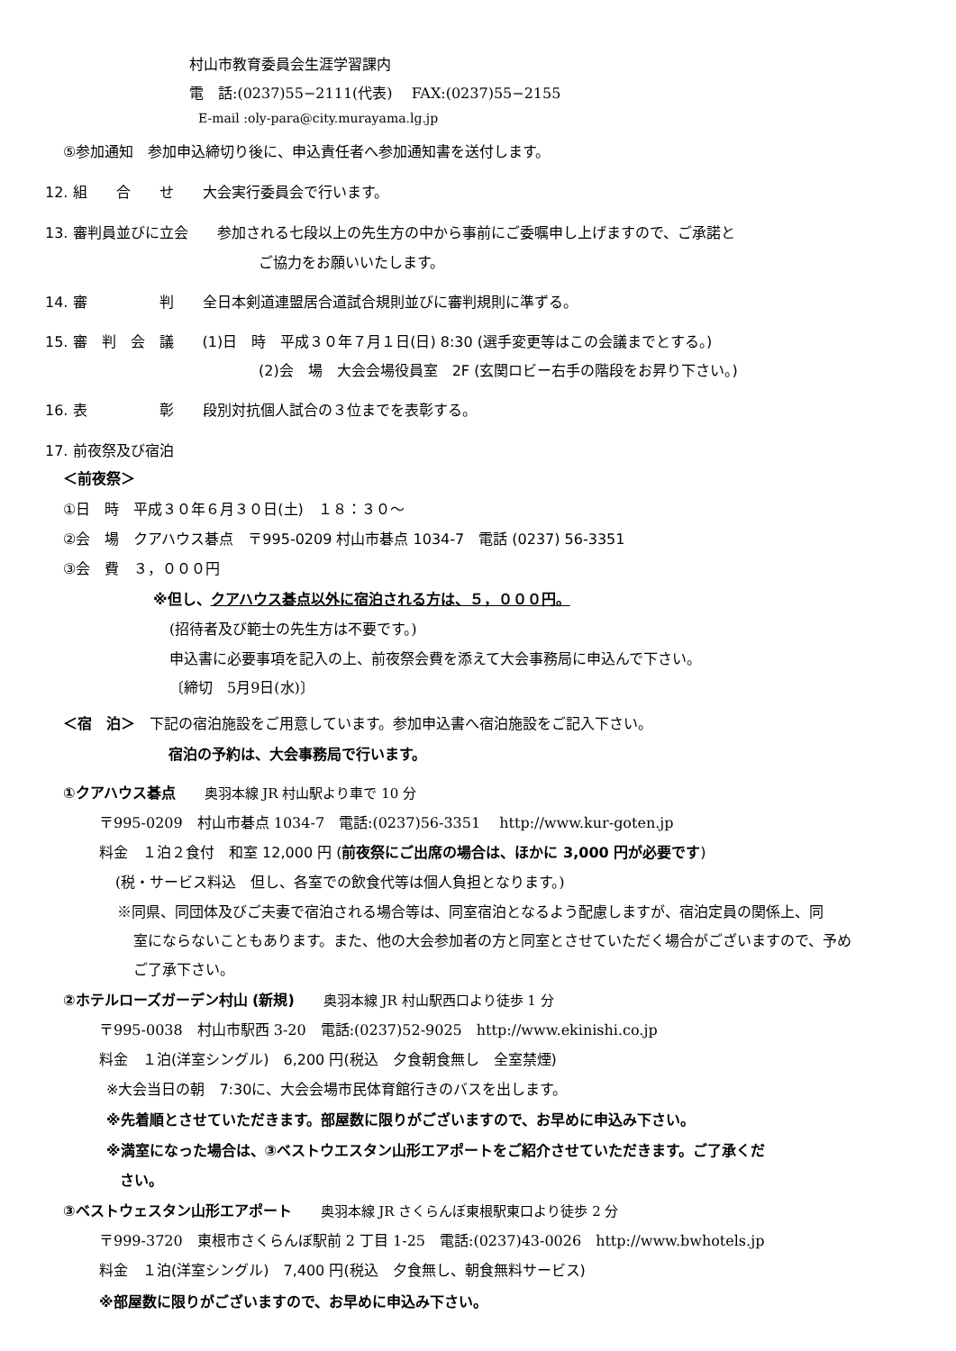村山市教育委員会生涯学習課内
電　話:(0237)55−2111(代表)　 FAX:(0237)55−2155
E-mail :oly-para@city.murayama.lg.jp
⑤参加通知　参加申込締切り後に、申込責任者へ参加通知書を送付します。
12. 組　　合　　せ　　大会実行委員会で行います。
13. 審判員並びに立会　　参加される七段以上の先生方の中から事前にご委嘱申し上げますので、ご承諾と
ご協力をお願いいたします。
14. 審　　　　　判　　全日本剣道連盟居合道試合規則並びに審判規則に準ずる。
15. 審　判　会　議　　(1)日　時　平成３０年７月１日(日) 8:30 (選手変更等はこの会議までとする。)
(2)会　場　大会会場役員室　2F (玄関ロビー右手の階段をお昇り下さい。)
16. 表　　　　　彰　　段別対抗個人試合の３位までを表彰する。
17. 前夜祭及び宿泊
＜前夜祭＞
①日　時　平成３０年６月３０日(土)　１８：３０～
②会　場　クアハウス碁点　〒995-0209 村山市碁点 1034-7　電話 (0237) 56-3351
③会　費　３，０００円
※但し、クアハウス碁点以外に宿泊される方は、５，０００円。
(招待者及び範士の先生方は不要です。)
申込書に必要事項を記入の上、前夜祭会費を添えて大会事務局に申込んで下さい。
〔締切　5月9日(水)〕
＜宿　泊＞　下記の宿泊施設をご用意しています。参加申込書へ宿泊施設をご記入下さい。
宿泊の予約は、大会事務局で行います。
①クアハウス碁点　　奥羽本線 JR 村山駅より車で 10 分
〒995-0209　村山市碁点 1034-7　電話:(0237)56-3351　 http://www.kur-goten.jp
料金　１泊２食付　和室 12,000 円 (前夜祭にご出席の場合は、ほかに 3,000 円が必要です)
(税・サービス料込　但し、各室での飲食代等は個人負担となります。)
※同県、同団体及びご夫妻で宿泊される場合等は、同室宿泊となるよう配慮しますが、宿泊定員の関係上、同
室にならないこともあります。また、他の大会参加者の方と同室とさせていただく場合がございますので、予め
ご了承下さい。
②ホテルローズガーデン村山 (新規)　　奥羽本線 JR 村山駅西口より徒歩 1 分
〒995-0038　村山市駅西 3-20　電話:(0237)52-9025　http://www.ekinishi.co.jp
料金　１泊(洋室シングル)　6,200 円(税込　夕食朝食無し　全室禁煙)
※大会当日の朝　7:30に、大会会場市民体育館行きのバスを出します。
※先着順とさせていただきます。部屋数に限りがございますので、お早めに申込み下さい。
※満室になった場合は、③ベストウエスタン山形エアポートをご紹介させていただきます。ご了承くだ
さい。
③ベストウェスタン山形エアポート　　奥羽本線 JR さくらんぼ東根駅東口より徒歩 2 分
〒999-3720　東根市さくらんぼ駅前 2 丁目 1-25　電話:(0237)43-0026　http://www.bwhotels.jp
料金　１泊(洋室シングル)　7,400 円(税込　夕食無し、朝食無料サービス)
※部屋数に限りがございますので、お早めに申込み下さい。